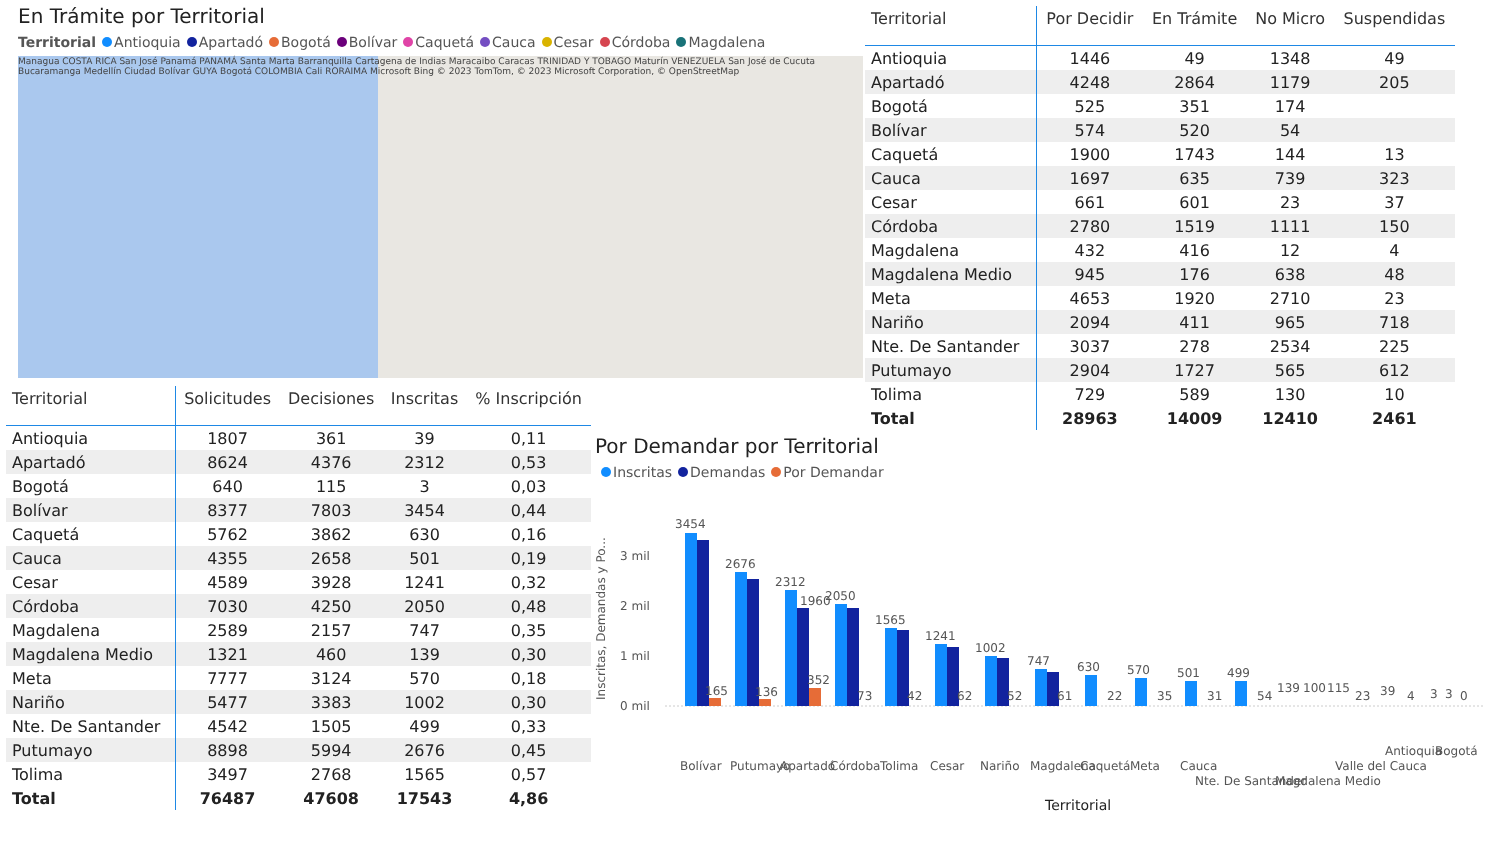En Trámite por Territorial
Territorial Antioquia Apartadó Bogotá Bolívar Caquetá Cauca Cesar Córdoba Magdalena
Managua COSTA RICA San José Panamá PANAMÁ Santa Marta Barranquilla Cartagena de Indias Maracaibo Caracas TRINIDAD Y TOBAGO Maturín VENEZUELA San José de Cucuta Bucaramanga Medellín Ciudad Bolívar GUYA Bogotá COLOMBIA Cali RORAIMA Microsoft Bing © 2023 TomTom, © 2023 Microsoft Corporation, © OpenStreetMap
| Territorial | Solicitudes | Decisiones | Inscritas | % Inscripción |
| --- | --- | --- | --- | --- |
| Antioquia | 1807 | 361 | 39 | 0,11 |
| Apartadó | 8624 | 4376 | 2312 | 0,53 |
| Bogotá | 640 | 115 | 3 | 0,03 |
| Bolívar | 8377 | 7803 | 3454 | 0,44 |
| Caquetá | 5762 | 3862 | 630 | 0,16 |
| Cauca | 4355 | 2658 | 501 | 0,19 |
| Cesar | 4589 | 3928 | 1241 | 0,32 |
| Córdoba | 7030 | 4250 | 2050 | 0,48 |
| Magdalena | 2589 | 2157 | 747 | 0,35 |
| Magdalena Medio | 1321 | 460 | 139 | 0,30 |
| Meta | 7777 | 3124 | 570 | 0,18 |
| Nariño | 5477 | 3383 | 1002 | 0,30 |
| Nte. De Santander | 4542 | 1505 | 499 | 0,33 |
| Putumayo | 8898 | 5994 | 2676 | 0,45 |
| Tolima | 3497 | 2768 | 1565 | 0,57 |
| Total | 76487 | 47608 | 17543 | 4,86 |
| Territorial | Por Decidir | En Trámite | No Micro | Suspendidas |
| --- | --- | --- | --- | --- |
| Antioquia | 1446 | 49 | 1348 | 49 |
| Apartadó | 4248 | 2864 | 1179 | 205 |
| Bogotá | 525 | 351 | 174 | |
| Bolívar | 574 | 520 | 54 | |
| Caquetá | 1900 | 1743 | 144 | 13 |
| Cauca | 1697 | 635 | 739 | 323 |
| Cesar | 661 | 601 | 23 | 37 |
| Córdoba | 2780 | 1519 | 1111 | 150 |
| Magdalena | 432 | 416 | 12 | 4 |
| Magdalena Medio | 945 | 176 | 638 | 48 |
| Meta | 4653 | 1920 | 2710 | 23 |
| Nariño | 2094 | 411 | 965 | 718 |
| Nte. De Santander | 3037 | 278 | 2534 | 225 |
| Putumayo | 2904 | 1727 | 565 | 612 |
| Tolima | 729 | 589 | 130 | 10 |
| Total | 28963 | 14009 | 12410 | 2461 |
Por Demandar por Territorial
Inscritas Demandas Por Demandar
Inscritas, Demandas y Po...
3 mil
2 mil
1 mil
0 mil
3454
165
2676
136
2312
1960
352
2050
73
1565
42
1241
62
1002
52
747
61
630
22
570
35
501
31
499
54
139
100
115
23
39
4
3
3
0
Bolívar
Putumayo
Apartadó
Córdoba
Tolima
Cesar
Nariño
Magdalena
Caquetá
Meta
Cauca
Nte. De Santander
Magdalena Medio
Valle del Cauca
Antioquia
Bogotá
Territorial